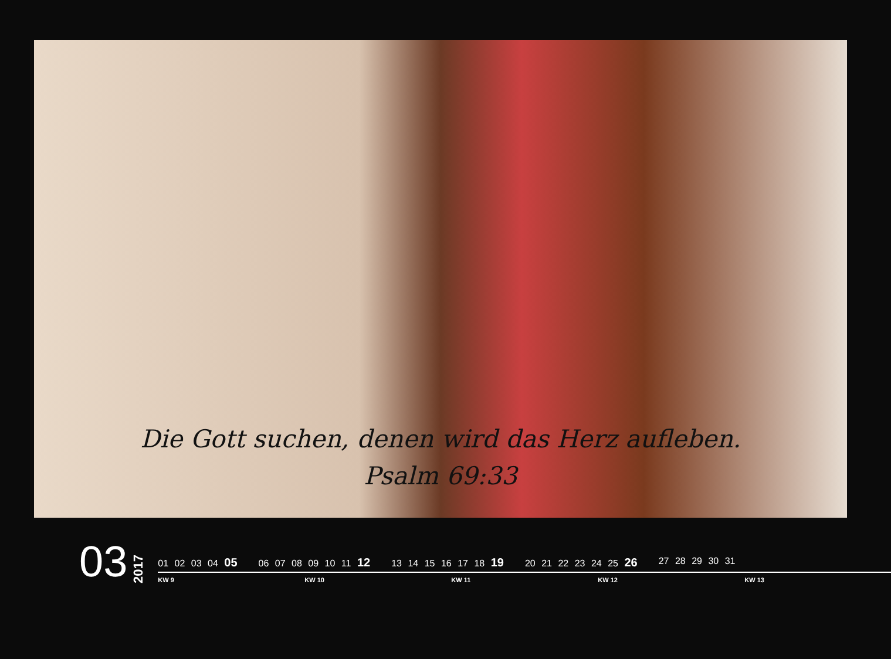Die Gott suchen, denen wird das Herz aufleben.
Psalm 69:33
03
2017
01 02 03 04 05
06 07 08 09 10 11 12
13 14 15 16 17 18 19
20 21 22 23 24 25 26
27 28 29 30 31
KW 9 KW 10 KW 11 KW 12 KW 13